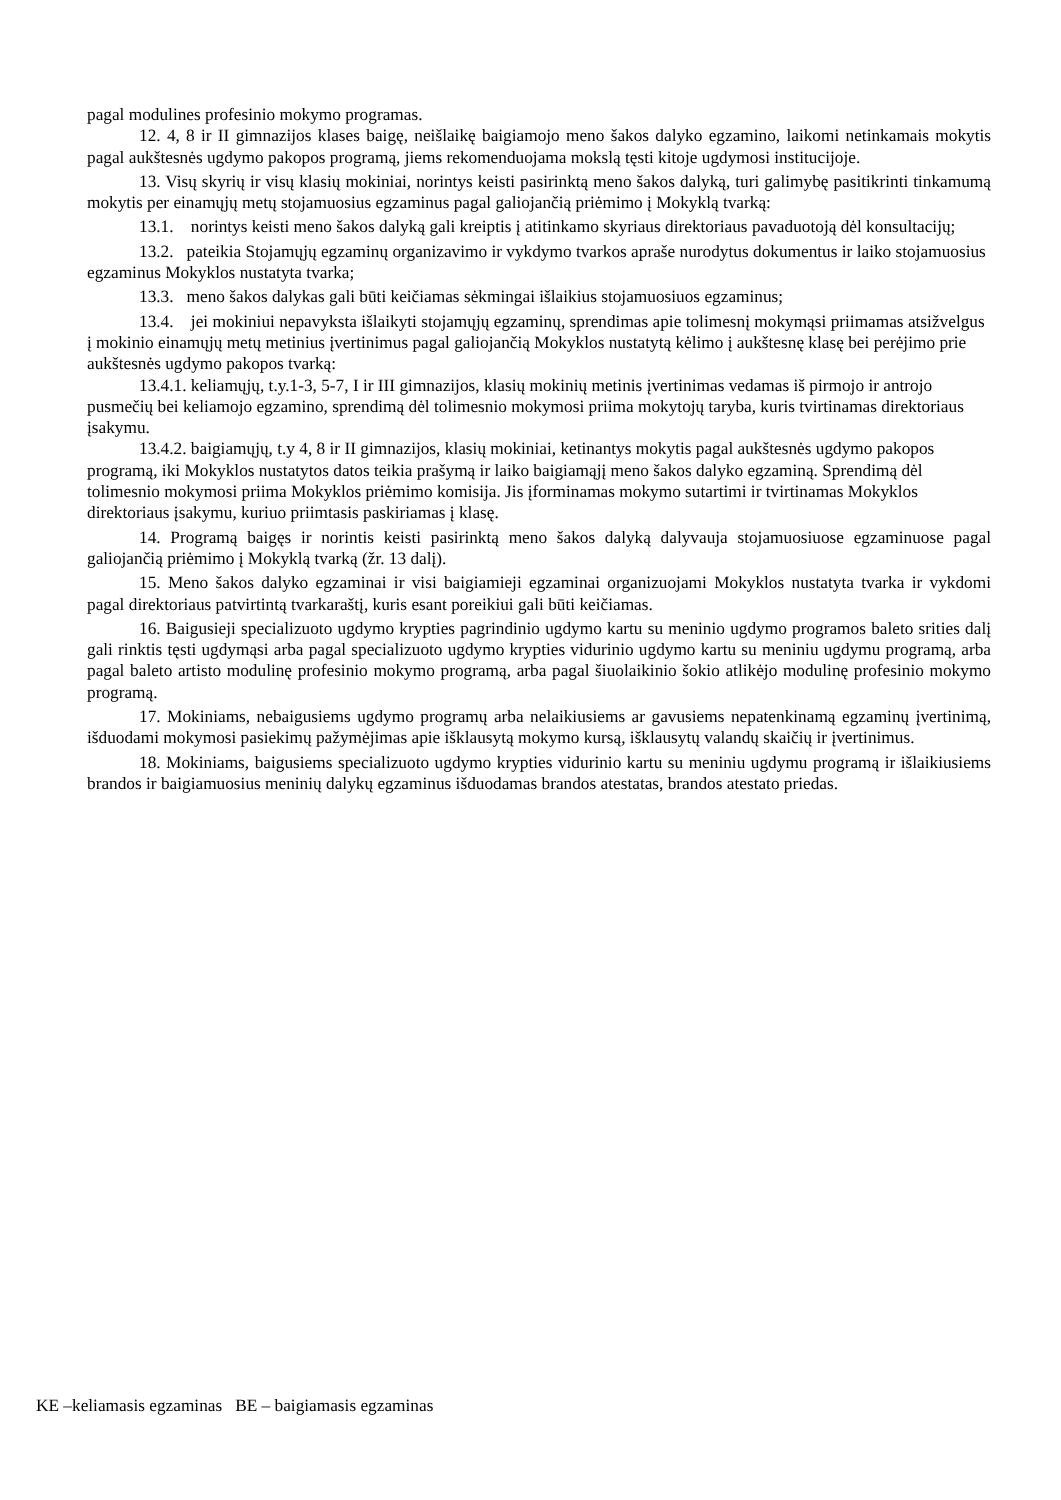pagal modulines profesinio mokymo programas.
12. 4, 8 ir II gimnazijos klases baigę, neišlaikę baigiamojo meno šakos dalyko egzamino, laikomi netinkamais mokytis pagal aukštesnės ugdymo pakopos programą, jiems rekomenduojama mokslą tęsti kitoje ugdymosi institucijoje.
13. Visų skyrių ir visų klasių mokiniai, norintys keisti pasirinktą meno šakos dalyką, turi galimybę pasitikrinti tinkamumą mokytis per einamųjų metų stojamuosius egzaminus pagal galiojančią priėmimo į Mokyklą tvarką:
13.1. norintys keisti meno šakos dalyką gali kreiptis į atitinkamo skyriaus direktoriaus pavaduotoją dėl konsultacijų;
13.2. pateikia Stojamųjų egzaminų organizavimo ir vykdymo tvarkos apraše nurodytus dokumentus ir laiko stojamuosius egzaminus Mokyklos nustatyta tvarka;
13.3. meno šakos dalykas gali būti keičiamas sėkmingai išlaikius stojamuosiuos egzaminus;
13.4. jei mokiniui nepavyksta išlaikyti stojamųjų egzaminų, sprendimas apie tolimesnį mokymąsi priimamas atsižvelgus į mokinio einamųjų metų metinius įvertinimus pagal galiojančią Mokyklos nustatytą kėlimo į aukštesnę klasę bei perėjimo prie aukštesnės ugdymo pakopos tvarką:
13.4.1. keliamųjų, t.y.1-3, 5-7, I ir III gimnazijos, klasių mokinių metinis įvertinimas vedamas iš pirmojo ir antrojo pusmečių bei keliamojo egzamino, sprendimą dėl tolimesnio mokymosi priima mokytojų taryba, kuris tvirtinamas direktoriaus įsakymu.
13.4.2. baigiamųjų, t.y 4, 8 ir II gimnazijos, klasių mokiniai, ketinantys mokytis pagal aukštesnės ugdymo pakopos programą, iki Mokyklos nustatytos datos teikia prašymą ir laiko baigiamąjį meno šakos dalyko egzaminą. Sprendimą dėl tolimesnio mokymosi priima Mokyklos priėmimo komisija. Jis įforminamas mokymo sutartimi ir tvirtinamas Mokyklos direktoriaus įsakymu, kuriuo priimtasis paskiriamas į klasę.
14. Programą baigęs ir norintis keisti pasirinktą meno šakos dalyką dalyvauja stojamuosiuose egzaminuose pagal galiojančią priėmimo į Mokyklą tvarką (žr. 13 dalį).
15. Meno šakos dalyko egzaminai ir visi baigiamieji egzaminai organizuojami Mokyklos nustatyta tvarka ir vykdomi pagal direktoriaus patvirtintą tvarkaraštį, kuris esant poreikiui gali būti keičiamas.
16. Baigusieji specializuoto ugdymo krypties pagrindinio ugdymo kartu su meninio ugdymo programos baleto srities dalį gali rinktis tęsti ugdymąsi arba pagal specializuoto ugdymo krypties vidurinio ugdymo kartu su meniniu ugdymu programą, arba pagal baleto artisto modulinę profesinio mokymo programą, arba pagal šiuolaikinio šokio atlikėjo modulinę profesinio mokymo programą.
17. Mokiniams, nebaigusiems ugdymo programų arba nelaikiusiems ar gavusiems nepatenkinamą egzaminų įvertinimą, išduodami mokymosi pasiekimų pažymėjimas apie išklausytą mokymo kursą, išklausytų valandų skaičių ir įvertinimus.
18. Mokiniams, baigusiems specializuoto ugdymo krypties vidurinio kartu su meniniu ugdymu programą ir išlaikiusiems brandos ir baigiamuosius meninių dalykų egzaminus išduodamas brandos atestatas, brandos atestato priedas.
KE –keliamasis egzaminas BE – baigiamasis egzaminas